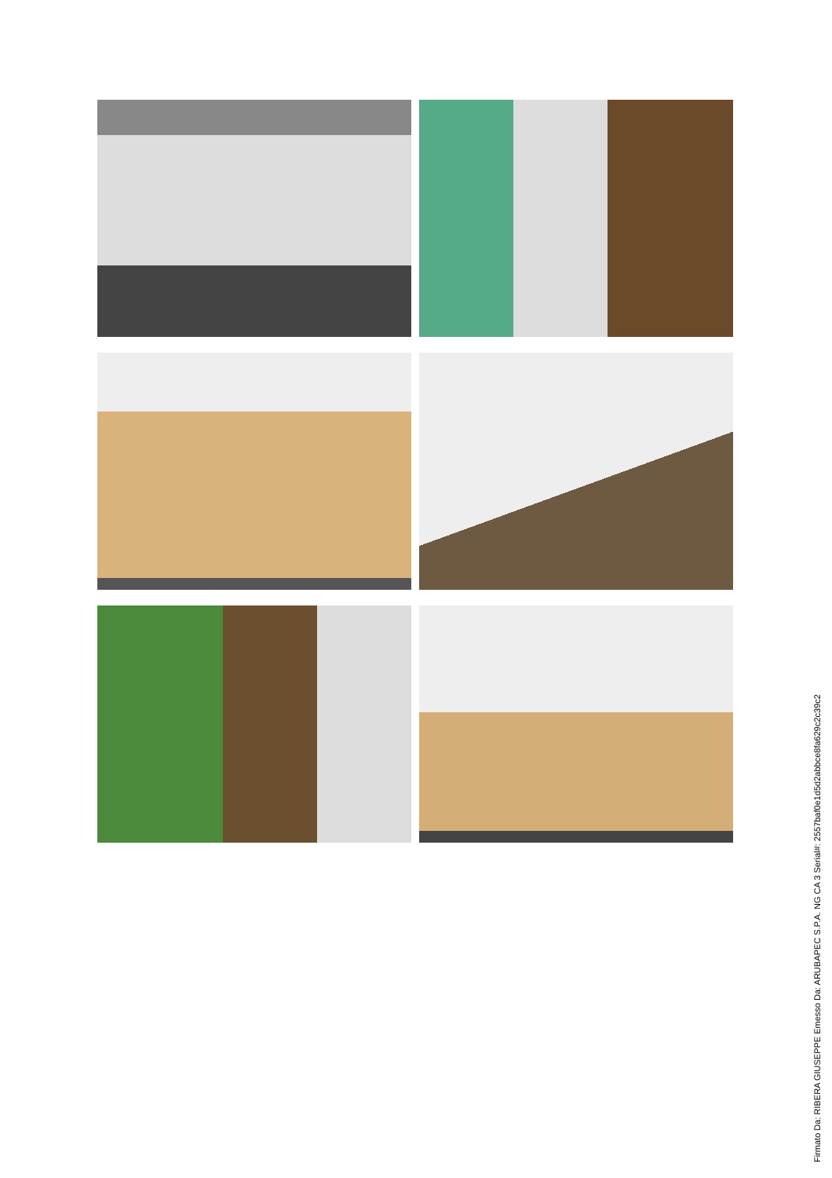Firmato Da: RIBERA GIUSEPPE Emesso Da: ARUBAPEC S.P.A. NG CA 3 Serial#: 2557baf0e1d5d2abbce8fa629c2c39c2